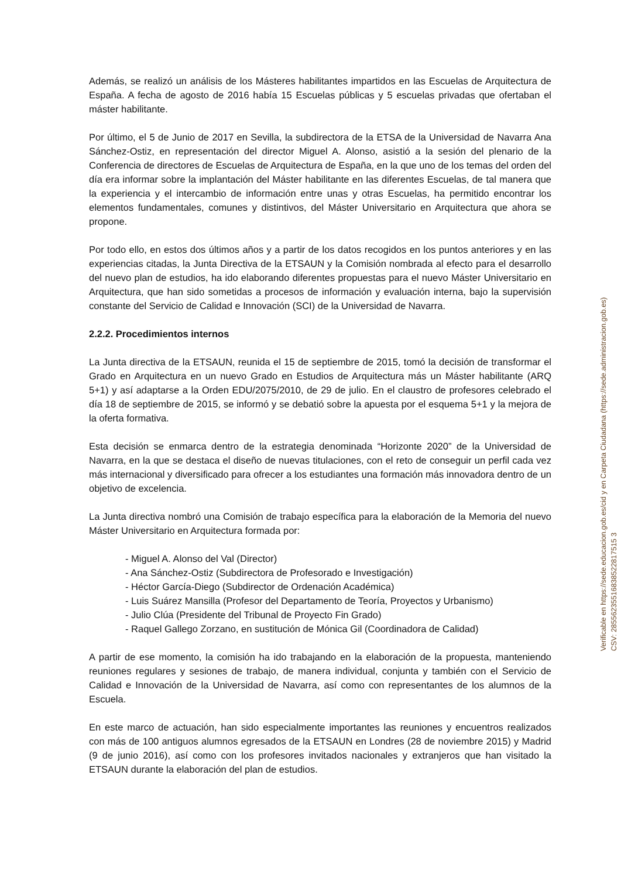Además, se realizó un análisis de los Másteres habilitantes impartidos en las Escuelas de Arquitectura de España. A fecha de agosto de 2016 había 15 Escuelas públicas y 5 escuelas privadas que ofertaban el máster habilitante.
Por último, el 5 de Junio de 2017 en Sevilla, la subdirectora de la ETSA de la Universidad de Navarra Ana Sánchez-Ostiz, en representación del director Miguel A. Alonso, asistió a la sesión del plenario de la Conferencia de directores de Escuelas de Arquitectura de España, en la que uno de los temas del orden del día era informar sobre la implantación del Máster habilitante en las diferentes Escuelas, de tal manera que la experiencia y el intercambio de información entre unas y otras Escuelas, ha permitido encontrar los elementos fundamentales, comunes y distintivos, del Máster Universitario en Arquitectura que ahora se propone.
Por todo ello, en estos dos últimos años y a partir de los datos recogidos en los puntos anteriores y en las experiencias citadas, la Junta Directiva de la ETSAUN y la Comisión nombrada al efecto para el desarrollo del nuevo plan de estudios, ha ido elaborando diferentes propuestas para el nuevo Máster Universitario en Arquitectura, que han sido sometidas a procesos de información y evaluación interna, bajo la supervisión constante del Servicio de Calidad e Innovación (SCI) de la Universidad de Navarra.
2.2.2. Procedimientos internos
La Junta directiva de la ETSAUN, reunida el 15 de septiembre de 2015, tomó la decisión de transformar el Grado en Arquitectura en un nuevo Grado en Estudios de Arquitectura más un Máster habilitante (ARQ 5+1) y así adaptarse a la Orden EDU/2075/2010, de 29 de julio. En el claustro de profesores celebrado el día 18 de septiembre de 2015, se informó y se debatió sobre la apuesta por el esquema 5+1 y la mejora de la oferta formativa.
Esta decisión se enmarca dentro de la estrategia denominada “Horizonte 2020” de la Universidad de Navarra, en la que se destaca el diseño de nuevas titulaciones, con el reto de conseguir un perfil cada vez más internacional y diversificado para ofrecer a los estudiantes una formación más innovadora dentro de un objetivo de excelencia.
La Junta directiva nombró una Comisión de trabajo específica para la elaboración de la Memoria del nuevo Máster Universitario en Arquitectura formada por:
- Miguel A. Alonso del Val (Director)
- Ana Sánchez-Ostiz (Subdirectora de Profesorado e Investigación)
- Héctor García-Diego (Subdirector de Ordenación Académica)
- Luis Suárez Mansilla (Profesor del Departamento de Teoría, Proyectos y Urbanismo)
- Julio Clúa (Presidente del Tribunal de Proyecto Fin Grado)
- Raquel Gallego Zorzano, en sustitución de Mónica Gil (Coordinadora de Calidad)
A partir de ese momento, la comisión ha ido trabajando en la elaboración de la propuesta, manteniendo reuniones regulares y sesiones de trabajo, de manera individual, conjunta y también con el Servicio de Calidad e Innovación de la Universidad de Navarra, así como con representantes de los alumnos de la Escuela.
En este marco de actuación, han sido especialmente importantes las reuniones y encuentros realizados con más de 100 antiguos alumnos egresados de la ETSAUN en Londres (28 de noviembre 2015) y Madrid (9 de junio 2016), así como con los profesores invitados nacionales y extranjeros que han visitado la ETSAUN durante la elaboración del plan de estudios.
Verificable en https://sede.educacion.gob.es/cid y en Carpeta Ciudadana (https://sede.administracion.gob.es)
CSV: 28556235516838522817515 3